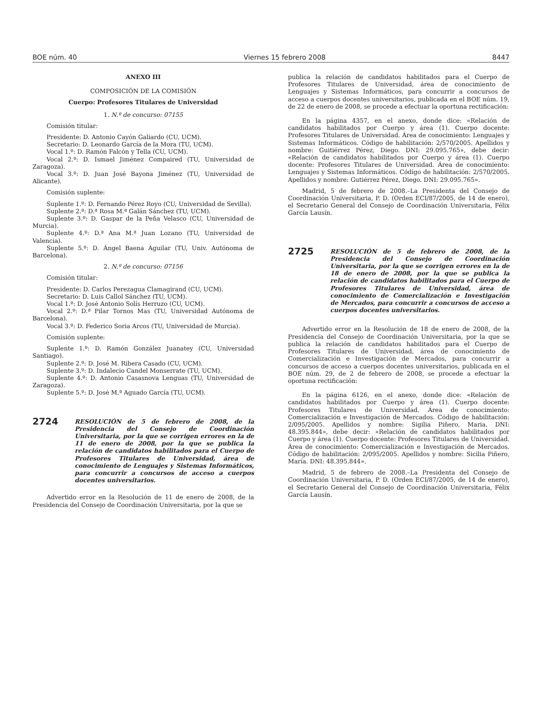BOE núm. 40 Viernes 15 febrero 2008 8447
ANEXO III
COMPOSICIÓN DE LA COMISIÓN
Cuerpo: Profesores Titulares de Universidad
1. N.º de concurso: 07155
Comisión titular:
Presidente: D. Antonio Cayón Galiardo (CU, UCM).
Secretario: D. Leonardo García de la Mora (TU, UCM).
Vocal 1.º: D. Ramón Falcón y Tella (CU, UCM).
Vocal 2.º: D. Ismael Jiménez Compaired (TU, Universidad de Zaragoza).
Vocal 3.º: D. Juan José Bayona Jiménez (TU, Universidad de Alicante).
Comisión suplente:
Suplente 1.º: D. Fernando Pérez Royo (CU, Universidad de Sevilla).
Suplente 2.º: D.ª Rosa M.ª Galán Sánchez (TU, UCM).
Suplente 3.º: D. Gaspar de la Peña Velasco (CU, Universidad de Murcia).
Suplente 4.º: D.ª Ana M.ª Juan Lozano (TU, Universidad de Valencia).
Suplente 5.º: D. Ángel Baena Aguilar (TU, Univ. Autónoma de Barcelona).
2. N.º de concurso: 07156
Comisión titular:
Presidente: D. Carlos Perezagua Clamagirand (CU, UCM).
Secretario: D. Luis Callol Sánchez (TU, UCM).
Vocal 1.º: D. José Antonio Solís Herruzo (CU, UCM).
Vocal 2.º: D.ª Pilar Tornos Mas (TU, Universidad Autónoma de Barcelona).
Vocal 3.º: D. Federico Soria Arcos (TU, Universidad de Murcia).
Comisión suplente:
Suplente 1.º: D. Ramón González Juanatey (CU, Universidad Santiago).
Suplente 2.º: D. José M. Ribera Casado (CU, UCM).
Suplente 3.º: D. Indalecio Candel Monserrate (TU, UCM).
Suplente 4.º: D. Antonio Casasnova Lenguas (TU, Universidad de Zaragoza).
Suplente 5.º: D. José M.ª Aguado García (TU, UCM).
2724 RESOLUCIÓN de 5 de febrero de 2008, de la Presidencia del Consejo de Coordinación Universitaria, por la que se corrigen errores en la de 11 de enero de 2008, por la que se publica la relación de candidatos habilitados para el Cuerpo de Profesores Titulares de Universidad, área de conocimiento de Lenguajes y Sistemas Informáticos, para concurrir a concursos de acceso a cuerpos docentes universitarios.
Advertido error en la Resolución de 11 de enero de 2008, de la Presidencia del Consejo de Coordinación Universitaria, por la que se
publica la relación de candidatos habilitados para el Cuerpo de Profesores Titulares de Universidad, área de conocimiento de Lenguajes y Sistemas Informáticos, para concurrir a concursos de acceso a cuerpos docentes universitarios, publicada en el BOE núm. 19, de 22 de enero de 2008, se procede a efectuar la oportuna rectificación:
En la página 4357, en el anexo, donde dice: «Relación de candidatos habilitados por Cuerpo y área (1). Cuerpo docente: Profesores Titulares de Universidad. Área de conocimiento: Lenguajes y Sistemas Informáticos. Código de habilitación: 2/570/2005. Apellidos y nombre: Guitiérrez Pérez, Diego. DNI: 29.095.765», debe decir: «Relación de candidatos habilitados por Cuerpo y área (1). Cuerpo docente: Profesores Titulares de Universidad. Área de conocimiento: Lenguajes y Sistemas Informáticos. Código de habilitación: 2/570/2005. Apellidos y nombre: Gutiérrez Pérez, Diego. DNI: 29.095.765».
Madrid, 5 de febrero de 2008.–La Presidenta del Consejo de Coordinación Universitaria, P. D. (Orden ECI/87/2005, de 14 de enero), el Secretario General del Consejo de Coordinación Universitaria, Félix García Lausín.
2725 RESOLUCIÓN de 5 de febrero de 2008, de la Presidencia del Consejo de Coordinación Universitaria, por la que se corrigen errores en la de 18 de enero de 2008, por la que se publica la relación de candidatos habilitados para el Cuerpo de Profesores Titulares de Universidad, área de conocimiento de Comercialización e Investigación de Mercados, para concurrir a concursos de acceso a cuerpos docentes universitarios.
Advertido error en la Resolución de 18 de enero de 2008, de la Presidencia del Consejo de Coordinación Universitaria, por la que se publica la relación de candidatos habilitados para el Cuerpo de Profesores Titulares de Universidad, área de conocimiento de Comercialización e Investigación de Mercados, para concurrir a concursos de acceso a cuerpos docentes universitarios, publicada en el BOE núm. 29, de 2 de febrero de 2008, se procede a efectuar la oportuna rectificación:
En la página 6126, en el anexo, donde dice: «Relación de candidatos habilitados por Cuerpo y área (1). Cuerpo docente: Profesores Titulares de Universidad. Área de conocimiento: Comercialización e Investigación de Mercados. Código de habilitación: 2/095/2005. Apellidos y nombre: Sigilia Piñero, Maria. DNI: 48.395.844», debe decir: «Relación de candidatos habilitados por Cuerpo y área (1). Cuerpo docente: Profesores Titulares de Universidad. Área de conocimiento: Comercialización e Investigación de Mercados. Código de habilitación: 2/095/2005. Apellidos y nombre: Sicilia Piñero, María. DNI: 48.395.844».
Madrid, 5 de febrero de 2008.–La Presidenta del Consejo de Coordinación Universitaria, P. D. (Orden ECI/87/2005, de 14 de enero), el Secretario General del Consejo de Coordinación Universitaria, Félix García Lausín.